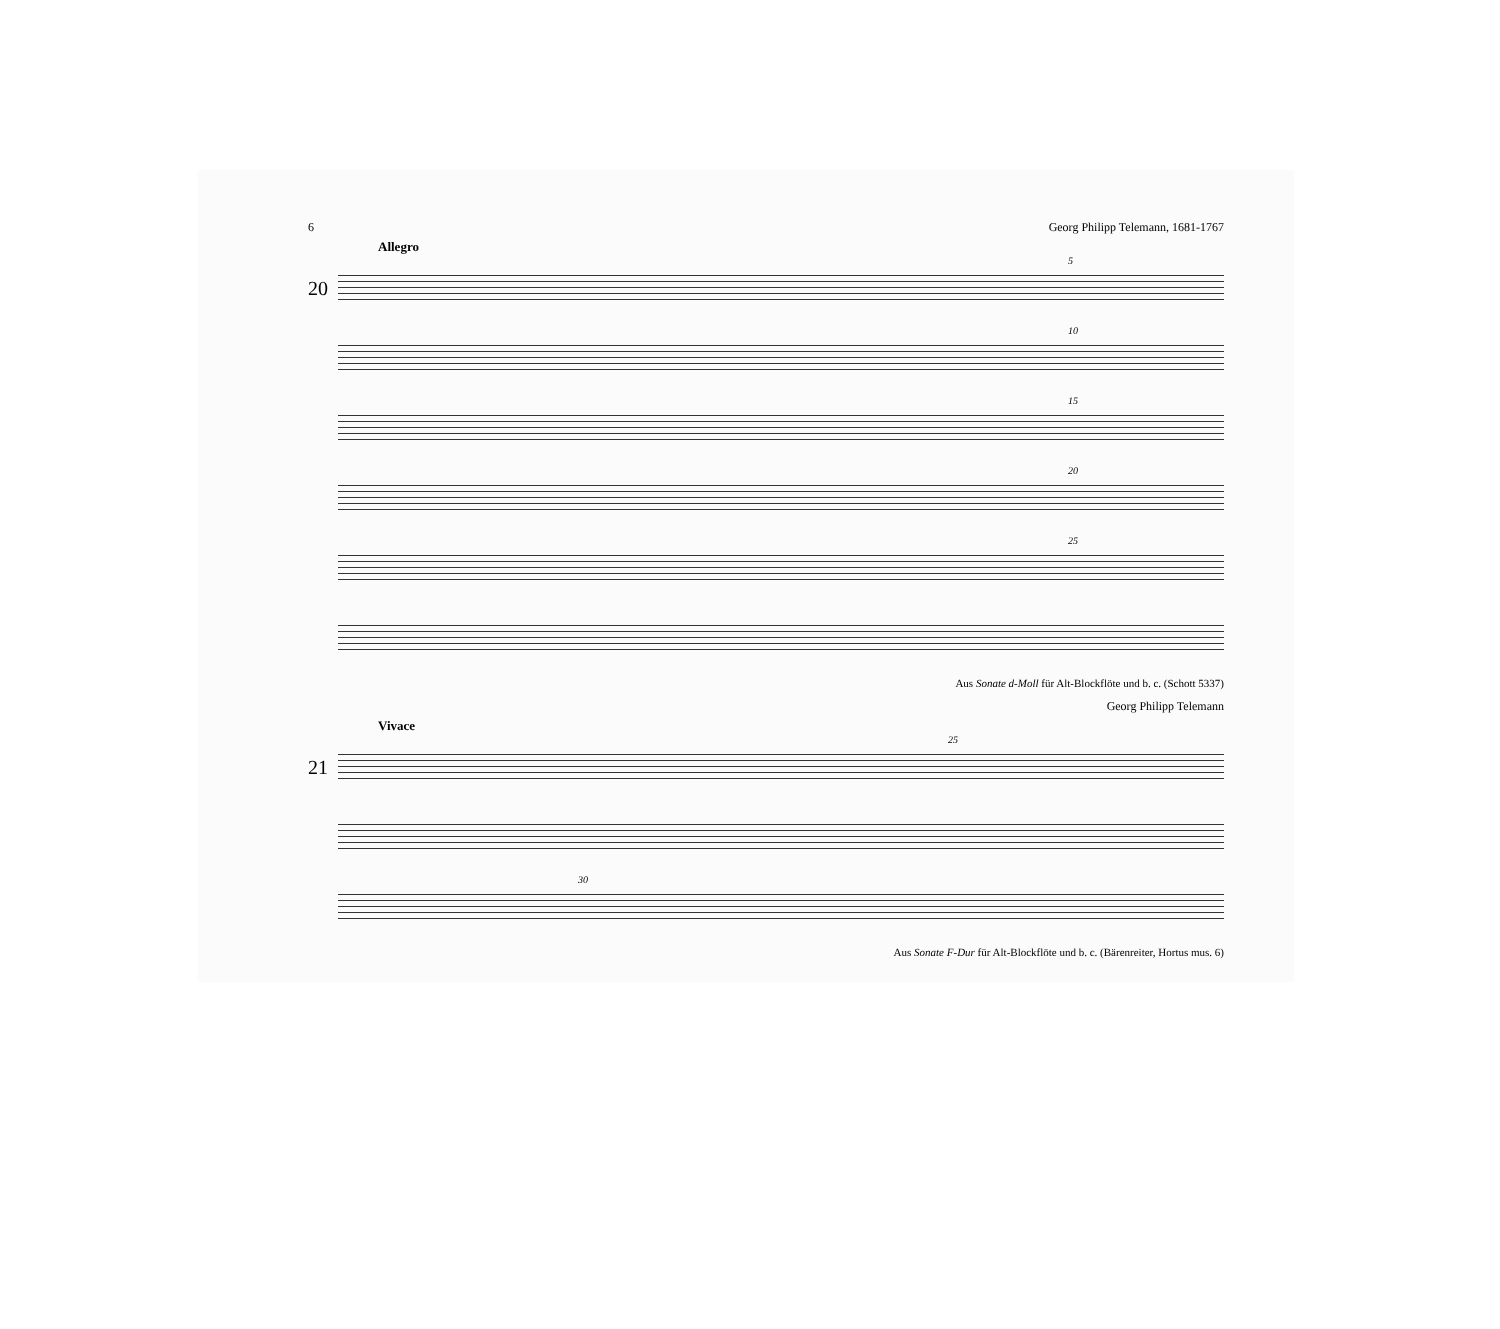6 Georg Philipp Telemann, 1681-1767
Allegro
20
5
10
15
20
25
Aus Sonate d-Moll für Alt-Blockflöte und b. c. (Schott 5337)
Georg Philipp Telemann
Vivace
21
25
30
Aus Sonate F-Dur für Alt-Blockflöte und b. c. (Bärenreiter, Hortus mus. 6)